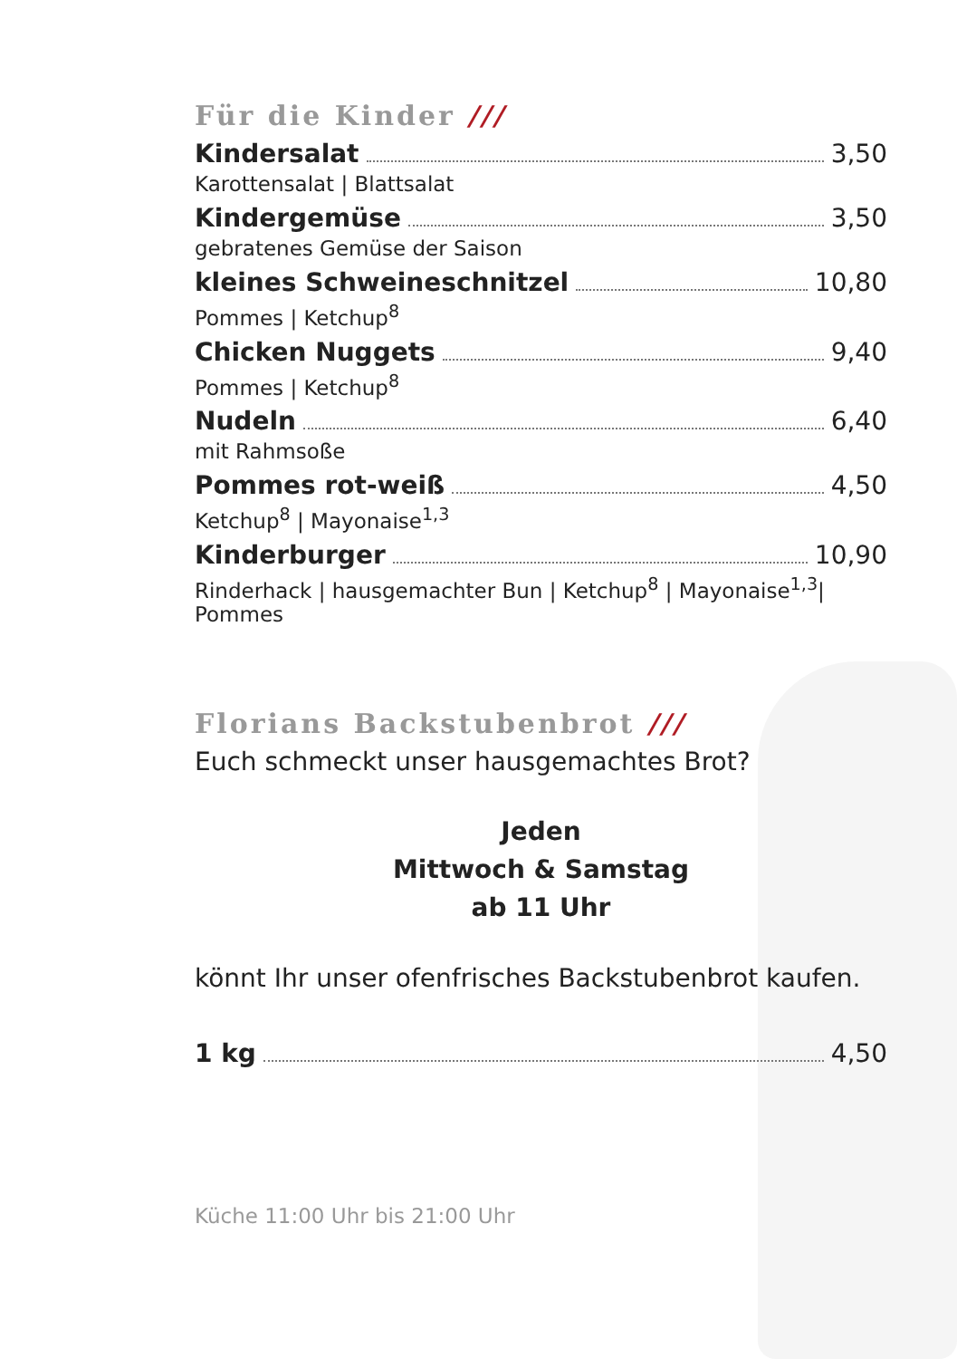Für die Kinder ///
Kindersalat 3,50
Karottensalat | Blattsalat
Kindergemüse 3,50
gebratenes Gemüse der Saison
kleines Schweineschnitzel 10,80
Pommes | Ketchup<sup>8</sup>
Chicken Nuggets 9,40
Pommes | Ketchup<sup>8</sup>
Nudeln 6,40
mit Rahmsoße
Pommes rot-weiß 4,50
Ketchup<sup>8</sup> | Mayonaise<sup>1,3</sup>
Kinderburger 10,90
Rinderhack | hausgemachter Bun | Ketchup<sup>8</sup> | Mayonaise<sup>1,3</sup>| Pommes
Florians Backstubenbrot ///
Euch schmeckt unser hausgemachtes Brot?
Jeden
Mittwoch & Samstag
ab 11 Uhr
könnt Ihr unser ofenfrisches Backstubenbrot kaufen.
1 kg 4,50
Küche 11:00 Uhr bis 21:00 Uhr